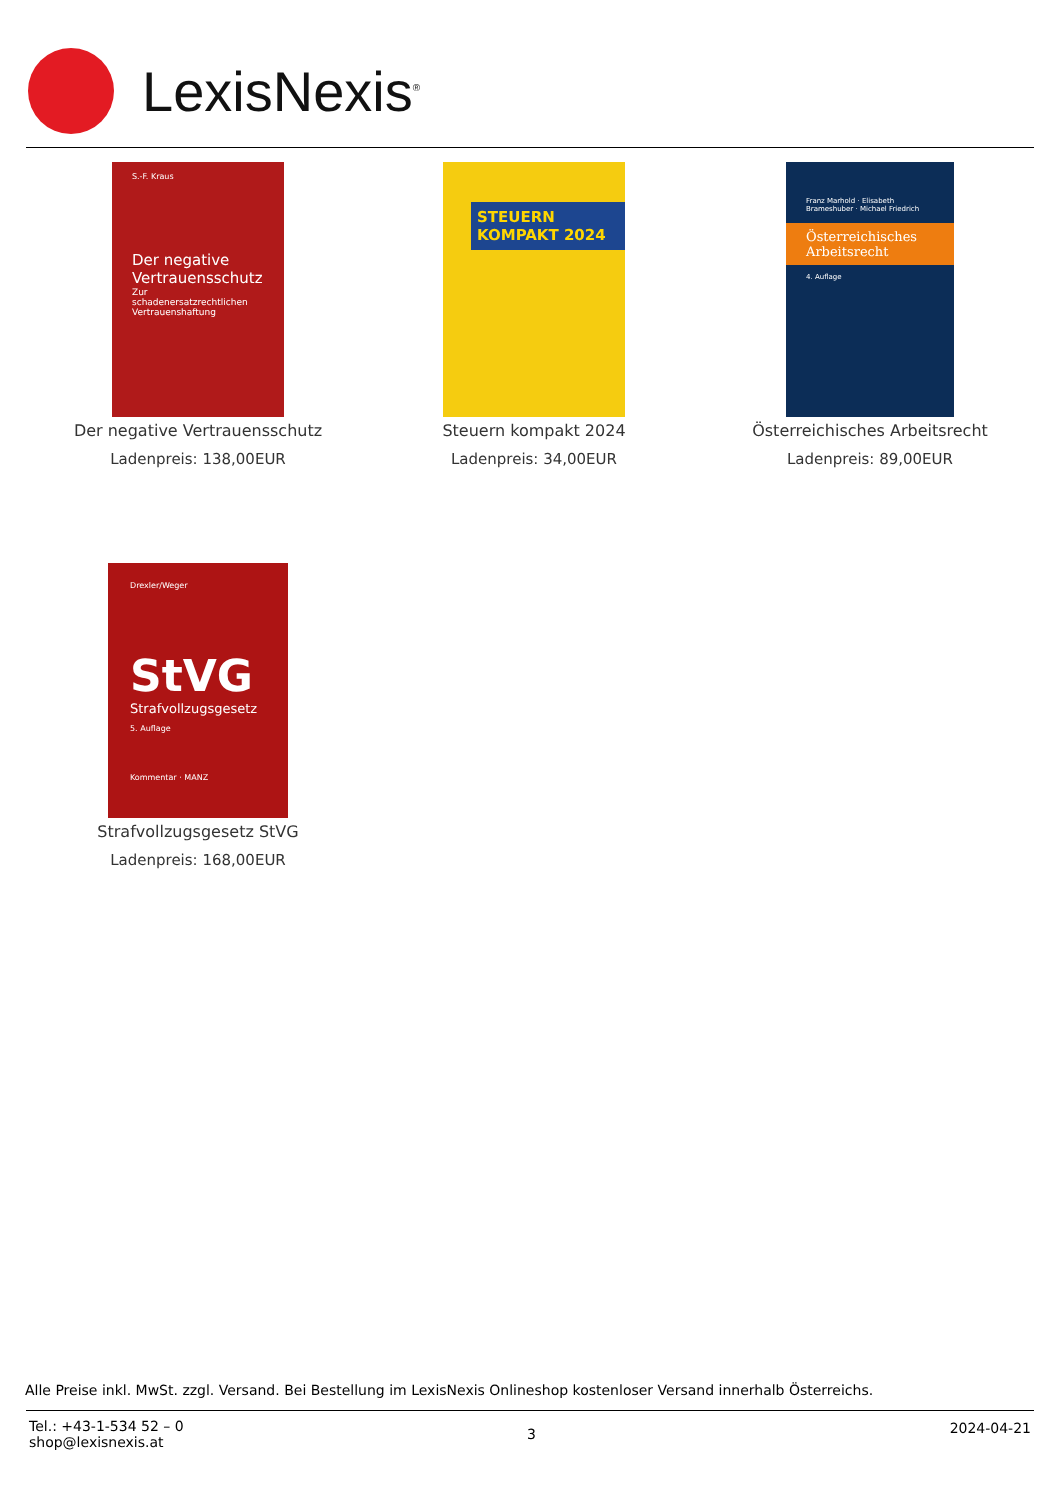LexisNexis<sup>®</sup>
S.-F. Kraus
Der negative Vertrauensschutz
Zur schadenersatzrechtlichen Vertrauenshaftung
Der negative Vertrauensschutz
Ladenpreis: 138,00EUR
STEUERN
KOMPAKT 2024
Steuern kompakt 2024
Ladenpreis: 34,00EUR
Franz Marhold · Elisabeth Brameshuber · Michael Friedrich
Österreichisches Arbeitsrecht
4. Auflage
Österreichisches Arbeitsrecht
Ladenpreis: 89,00EUR
Drexler/Weger
StVG
Strafvollzugsgesetz
5. Auflage
Kommentar · MANZ
Strafvollzugsgesetz StVG
Ladenpreis: 168,00EUR
Alle Preise inkl. MwSt. zzgl. Versand. Bei Bestellung im LexisNexis Onlineshop kostenloser Versand innerhalb Österreichs.
Tel.: +43-1-534 52 – 0
shop@lexisnexis.at
3 2024-04-21